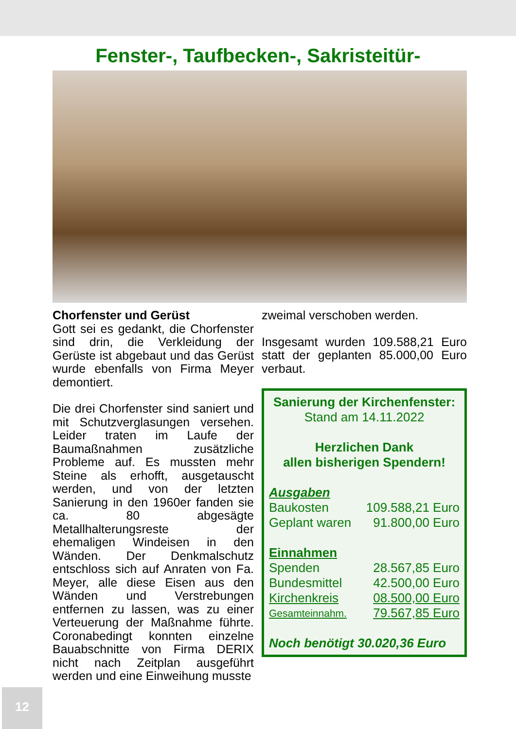Fenster-, Taufbecken-, Sakristeitür-
Chorfenster und Gerüst
Gott sei es gedankt, die Chorfenster sind drin, die Verkleidung der Gerüste ist abgebaut und das Gerüst wurde ebenfalls von Firma Meyer demontiert.
Die drei Chorfenster sind saniert und mit Schutzverglasungen versehen. Leider traten im Laufe der Baumaßnahmen zusätzliche Probleme auf. Es mussten mehr Steine als erhofft, ausgetauscht werden, und von der letzten Sanierung in den 1960er fanden sie ca. 80 abgesägte Metallhalterungsreste der ehemaligen Windeisen in den Wänden. Der Denkmalschutz entschloss sich auf Anraten von Fa. Meyer, alle diese Eisen aus den Wänden und Verstrebungen entfernen zu lassen, was zu einer Verteuerung der Maßnahme führte. Coronabedingt konnten einzelne Bauabschnitte von Firma DERIX nicht nach Zeitplan ausgeführt werden und eine Einweihung musste
zweimal verschoben werden.
Insgesamt wurden 109.588,21 Euro statt der geplanten 85.000,00 Euro verbaut.
Sanierung der Kirchenfenster:
Stand am 14.11.2022
Herzlichen Dank
allen bisherigen Spendern!
Ausgaben
Baukosten 109.588,21 Euro
Geplant waren 91.800,00 Euro
Einnahmen
Spenden 28.567,85 Euro
Bundesmittel 42.500,00 Euro
Kirchenkreis 08.500,00 Euro
Gesamteinnahm. 79.567,85 Euro
Noch benötigt 30.020,36 Euro
12